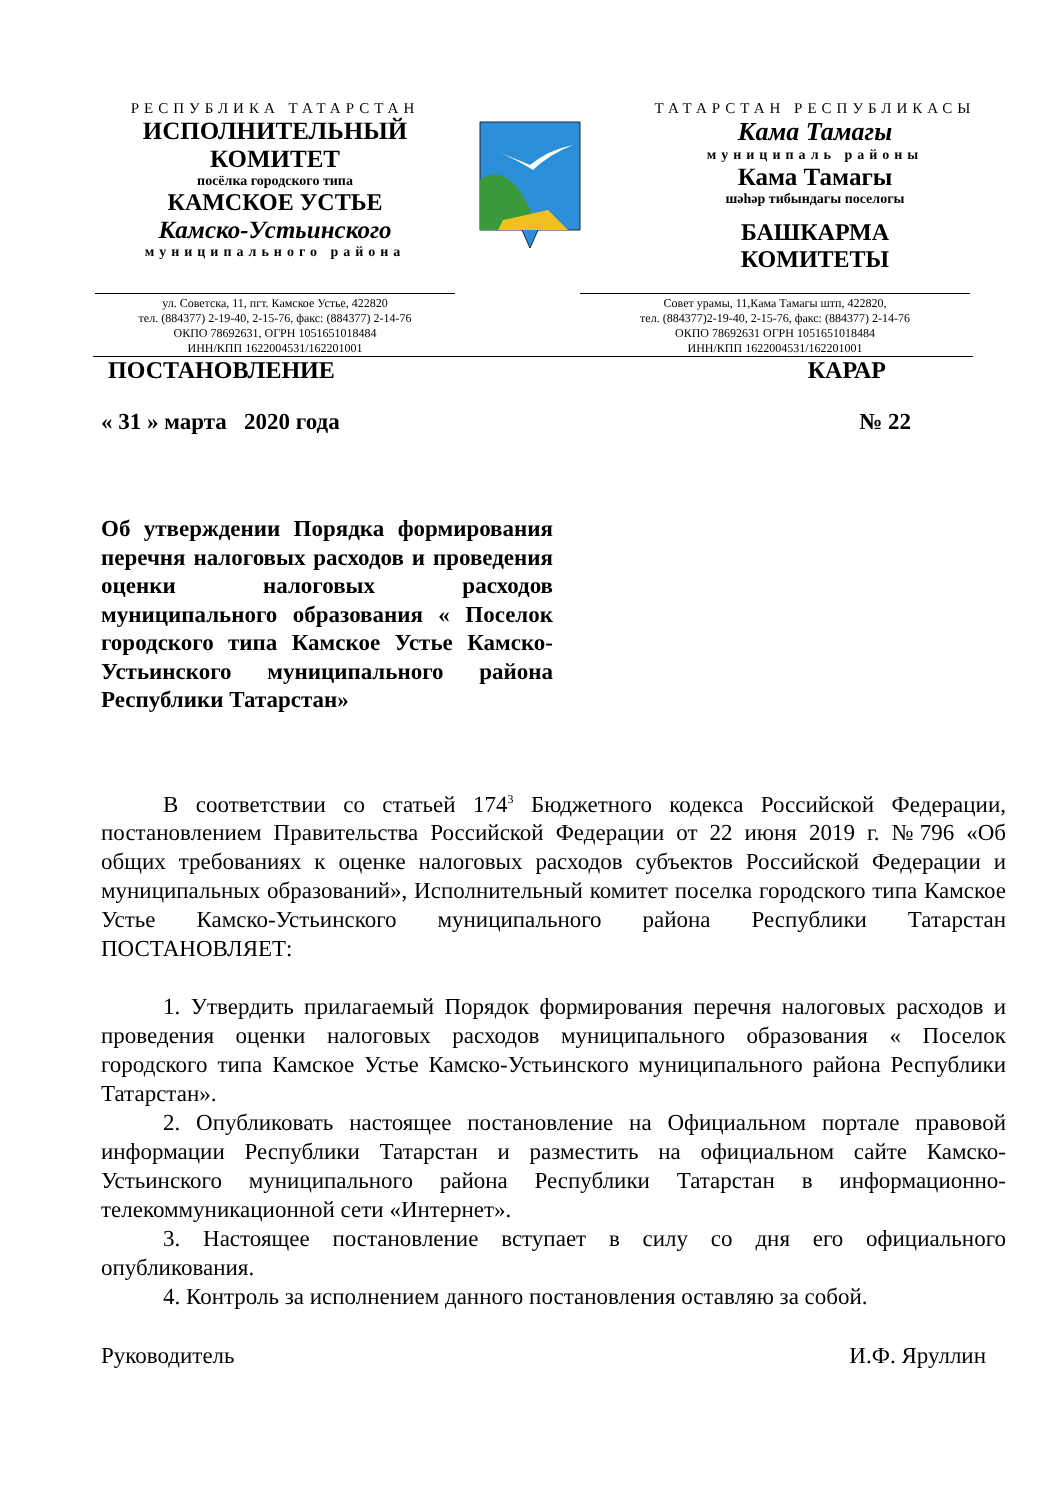РЕСПУБЛИКА ТАТАРСТАН
ИСПОЛНИТЕЛЬНЫЙ
КОМИТЕТ
посёлка городского типа
КАМСКОЕ УСТЬЕ
Камско-Устьинского
муниципального района
ТАТАРСТАН РЕСПУБЛИКАСЫ
Кама Тамагы
муниципаль районы
Кама Тамагы
шәһәр тибындагы поселогы
БАШКАРМА
КОМИТЕТЫ
ул. Советска, 11, пгт. Камское Устье, 422820
тел. (884377) 2-19-40, 2-15-76, факс: (884377) 2-14-76
ОКПО 78692631, ОГРН 1051651018484
ИНН/КПП 1622004531/162201001
Совет урамы, 11,Кама Тамагы штп, 422820,
тел. (884377)2-19-40, 2-15-76, факс: (884377) 2-14-76
ОКПО 78692631 ОГРН 1051651018484
ИНН/КПП 1622004531/162201001
ПОСТАНОВЛЕНИЕ КАРАР
« 31 » марта 2020 года № 22
Об утверждении Порядка формирования перечня налоговых расходов и проведения оценки налоговых расходов муниципального образования « Поселок городского типа Камское Устье Камско-Устьинского муниципального района Республики Татарстан»
В соответствии со статьей 174<sup>3</sup> Бюджетного кодекса Российской Федерации, постановлением Правительства Российской Федерации от 22 июня 2019 г. №796 «Об общих требованиях к оценке налоговых расходов субъектов Российской Федерации и муниципальных образований», Исполнительный комитет поселка городского типа Камское Устье Камско-Устьинского муниципального района Республики Татарстан ПОСТАНОВЛЯЕТ:
1. Утвердить прилагаемый Порядок формирования перечня налоговых расходов и проведения оценки налоговых расходов муниципального образования « Поселок городского типа Камское Устье Камско-Устьинского муниципального района Республики Татарстан».
2. Опубликовать настоящее постановление на Официальном портале правовой информации Республики Татарстан и разместить на официальном сайте Камско-Устьинского муниципального района Республики Татарстан в информационно-телекоммуникационной сети «Интернет».
3. Настоящее постановление вступает в силу со дня его официального опубликования.
4. Контроль за исполнением данного постановления оставляю за собой.
Руководитель И.Ф. Яруллин